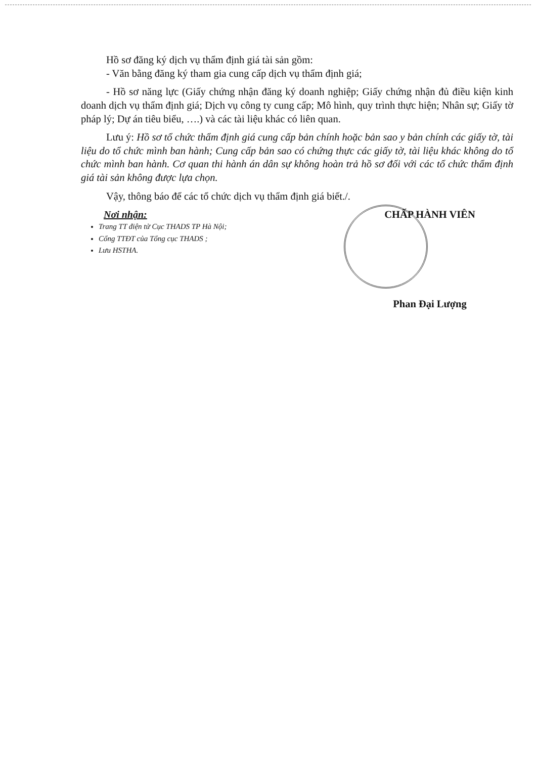Hồ sơ đăng ký dịch vụ thẩm định giá tài sản gồm:
- Văn bằng đăng ký tham gia cung cấp dịch vụ thẩm định giá;
- Hồ sơ năng lực (Giấy chứng nhận đăng ký doanh nghiệp; Giấy chứng nhận đủ điều kiện kinh doanh dịch vụ thẩm định giá; Dịch vụ công ty cung cấp; Mô hình, quy trình thực hiện; Nhân sự; Giấy tờ pháp lý; Dự án tiêu biểu, ….) và các tài liệu khác có liên quan.
Lưu ý: Hồ sơ tổ chức thẩm định giá cung cấp bản chính hoặc bản sao y bản chính các giấy tờ, tài liệu do tổ chức mình ban hành; Cung cấp bản sao có chứng thực các giấy tờ, tài liệu khác không do tổ chức mình ban hành. Cơ quan thi hành án dân sự không hoàn trả hồ sơ đối với các tổ chức thẩm định giá tài sản không được lựa chọn.
Vậy, thông báo để các tổ chức dịch vụ thẩm định giá biết./.
Nơi nhận:
Trang TT điện tử Cục THADS TP Hà Nội;
Cổng TTĐT của Tổng cục THADS ;
Lưu HSTHA.
CHẤP HÀNH VIÊN
Phan Đại Lượng